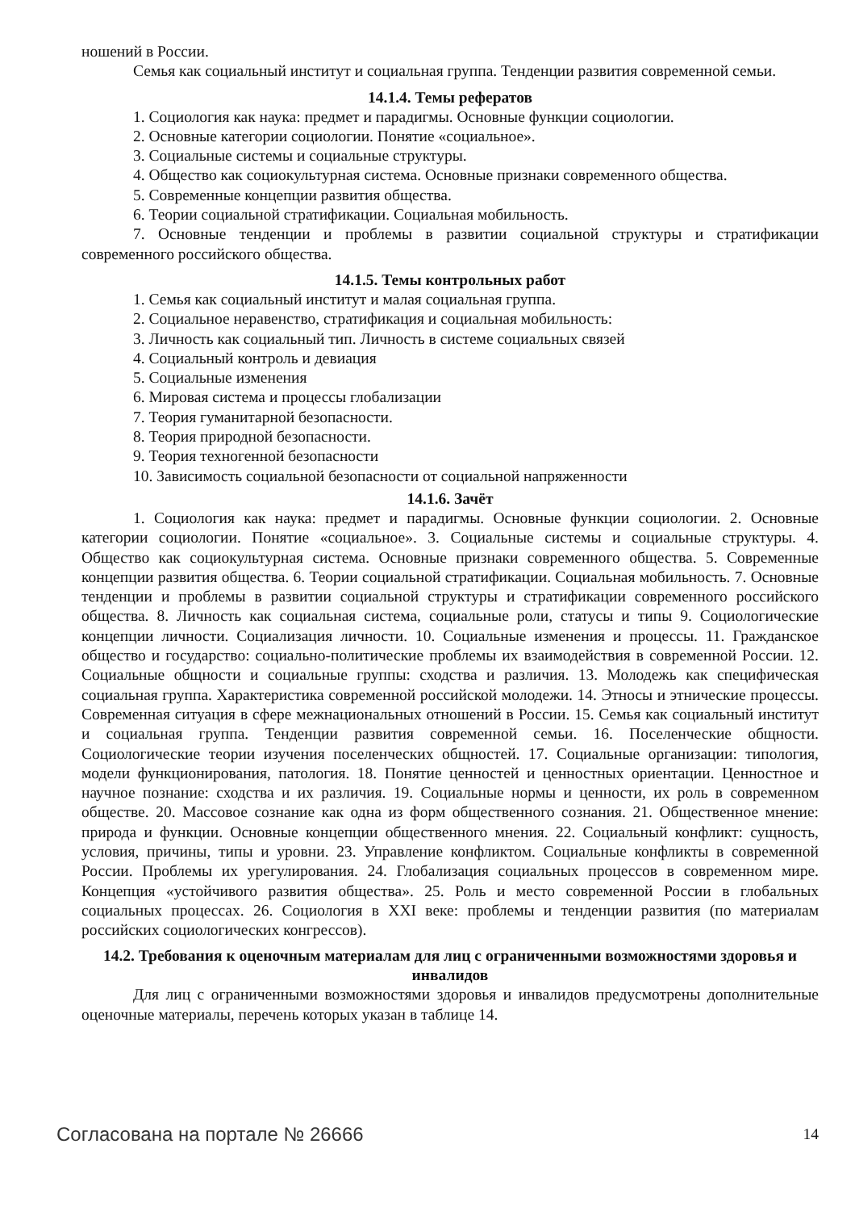ношений в России.
Семья как социальный институт и социальная группа. Тенденции развития современной семьи.
14.1.4. Темы рефератов
1. Социология как наука: предмет и парадигмы. Основные функции социологии.
2. Основные категории социологии. Понятие «социальное».
3. Социальные системы и социальные структуры.
4. Общество как социокультурная система. Основные признаки современного общества.
5. Современные концепции развития общества.
6. Теории социальной стратификации. Социальная мобильность.
7. Основные тенденции и проблемы в развитии социальной структуры и стратификации современного российского общества.
14.1.5. Темы контрольных работ
1. Семья как социальный институт и малая социальная группа.
2. Социальное неравенство, стратификация и социальная мобильность:
3. Личность как социальный тип. Личность в системе социальных связей
4. Социальный контроль и девиация
5. Социальные изменения
6. Мировая система и процессы глобализации
7. Теория гуманитарной безопасности.
8. Теория природной безопасности.
9. Теория техногенной безопасности
10. Зависимость социальной безопасности от социальной напряженности
14.1.6. Зачёт
1. Социология как наука: предмет и парадигмы. Основные функции социологии. 2. Основные категории социологии. Понятие «социальное». 3. Социальные системы и социальные структуры. 4. Общество как социокультурная система. Основные признаки современного общества. 5. Современные концепции развития общества. 6. Теории социальной стратификации. Социальная мобильность. 7. Основные тенденции и проблемы в развитии социальной структуры и стратификации современного российского общества. 8. Личность как социальная система, социальные роли, статусы и типы 9. Социологические концепции личности. Социализация личности. 10. Социальные изменения и процессы. 11. Гражданское общество и государство: социально-политические проблемы их взаимодействия в современной России. 12. Социальные общности и социальные группы: сходства и различия. 13. Молодежь как специфическая социальная группа. Характеристика современной российской молодежи. 14. Этносы и этнические процессы. Современная ситуация в сфере межнациональных отношений в России. 15. Семья как социальный институт и социальная группа. Тенденции развития современной семьи. 16. Поселенческие общности. Социологические теории изучения поселенческих общностей. 17. Социальные организации: типология, модели функционирования, патология. 18. Понятие ценностей и ценностных ориентации. Ценностное и научное познание: сходства и их различия. 19. Социальные нормы и ценности, их роль в современном обществе. 20. Массовое сознание как одна из форм общественного сознания. 21. Общественное мнение: природа и функции. Основные концепции общественного мнения. 22. Социальный конфликт: сущность, условия, причины, типы и уровни. 23. Управление конфликтом. Социальные конфликты в современной России. Проблемы их урегулирования. 24. Глобализация социальных процессов в современном мире. Концепция «устойчивого развития общества». 25. Роль и место современной России в глобальных социальных процессах. 26. Социология в XXI веке: проблемы и тенденции развития (по материалам российских социологических конгрессов).
14.2. Требования к оценочным материалам для лиц с ограниченными возможностями здоровья и инвалидов
Для лиц с ограниченными возможностями здоровья и инвалидов предусмотрены дополнительные оценочные материалы, перечень которых указан в таблице 14.
Согласована на портале № 26666 14